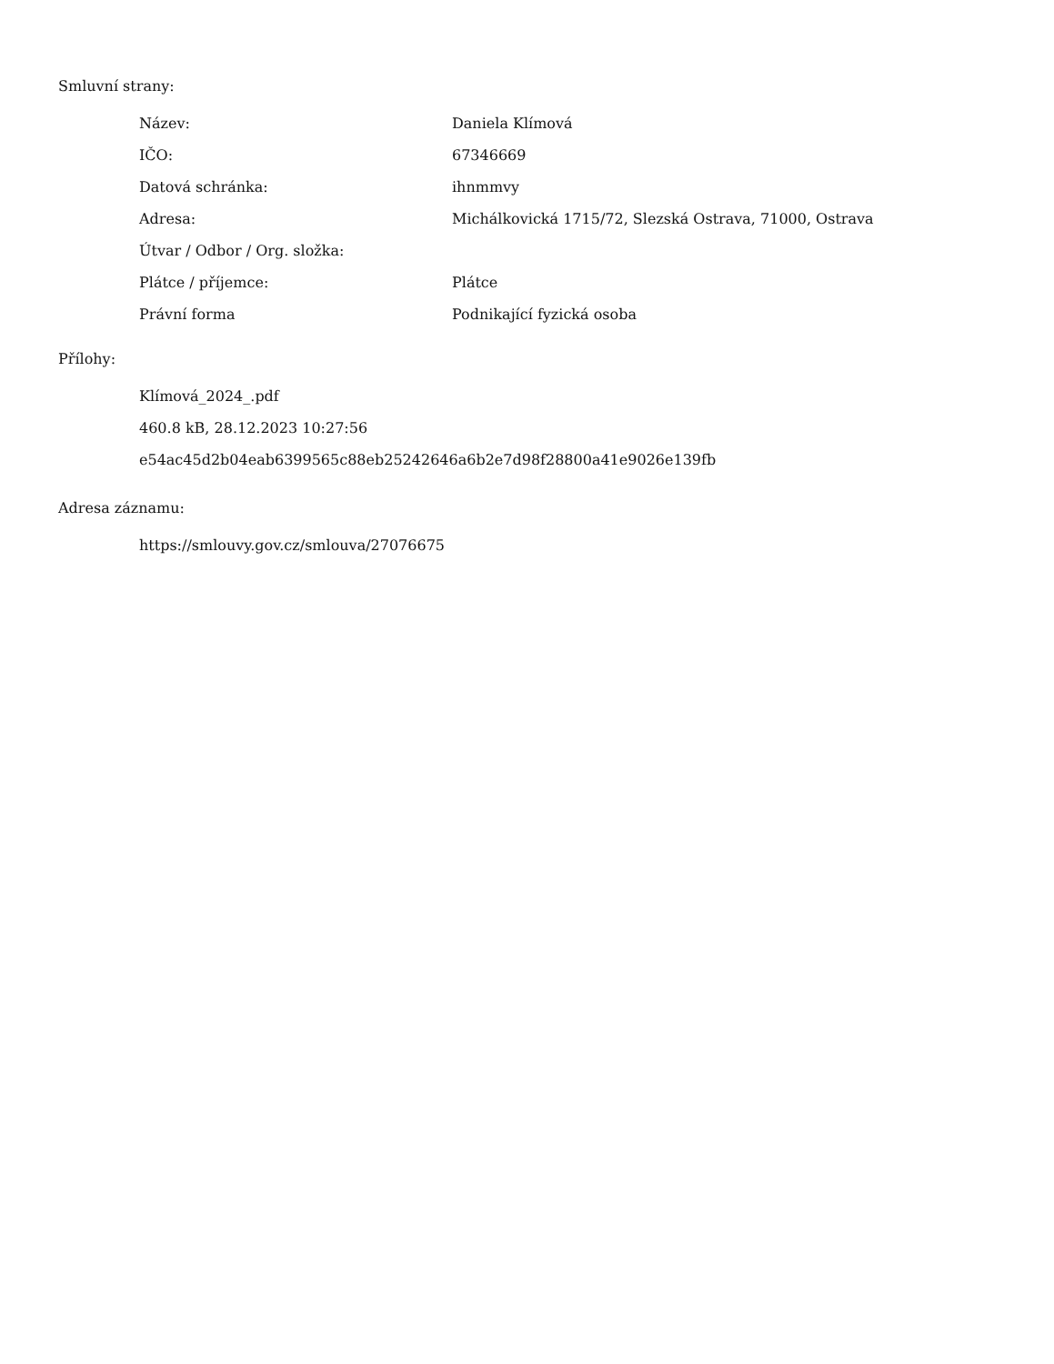Smluvní strany:
| Název: | Daniela Klímová |
| IČO: | 67346669 |
| Datová schránka: | ihnmmvy |
| Adresa: | Michálkovická 1715/72, Slezská Ostrava, 71000, Ostrava |
| Útvar / Odbor / Org. složka: | |
| Plátce / příjemce: | Plátce |
| Právní forma | Podnikající fyzická osoba |
Přílohy:
Klímová_2024_.pdf
460.8 kB, 28.12.2023 10:27:56
e54ac45d2b04eab6399565c88eb25242646a6b2e7d98f28800a41e9026e139fb
Adresa záznamu:
https://smlouvy.gov.cz/smlouva/27076675